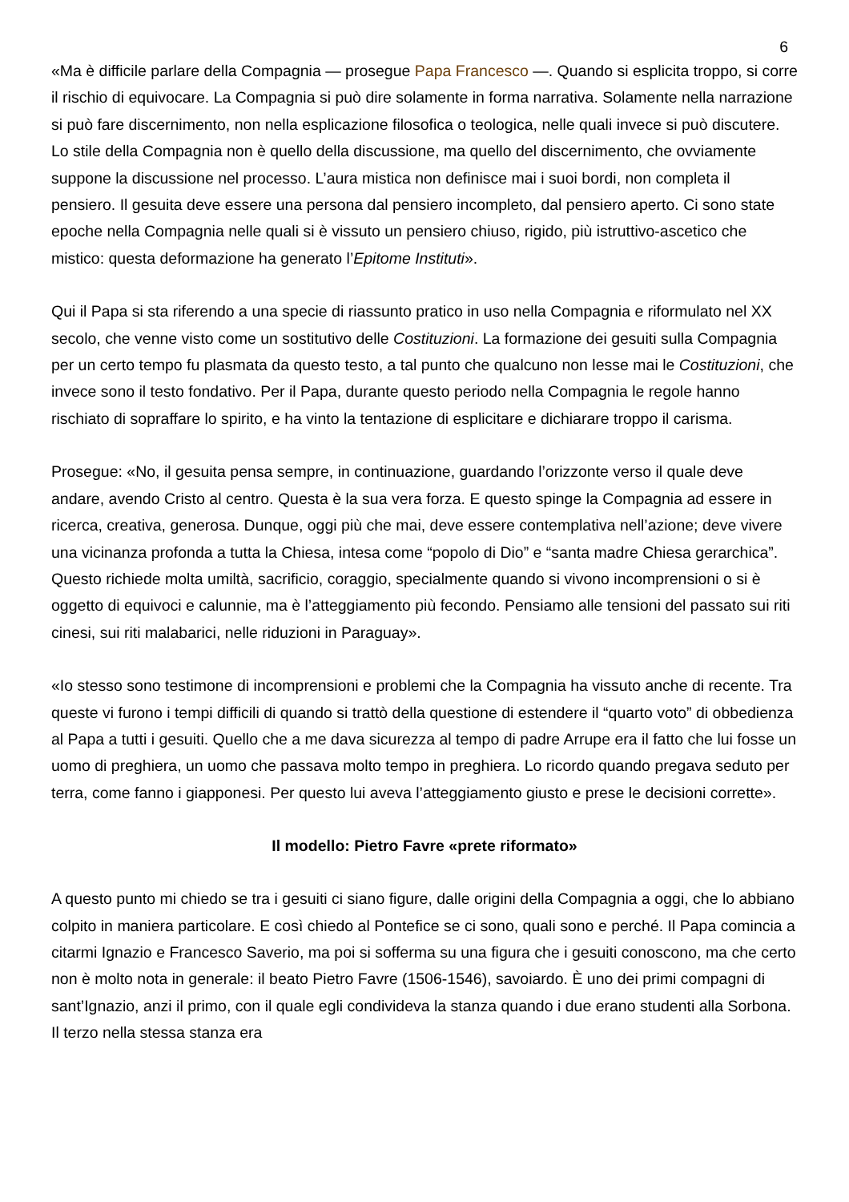6
«Ma è difficile parlare della Compagnia — prosegue Papa Francesco —. Quando si esplicita troppo, si corre il rischio di equivocare. La Compagnia si può dire solamente in forma narrativa. Solamente nella narrazione si può fare discernimento, non nella esplicazione filosofica o teologica, nelle quali invece si può discutere. Lo stile della Compagnia non è quello della discussione, ma quello del discernimento, che ovviamente suppone la discussione nel processo. L’aura mistica non definisce mai i suoi bordi, non completa il pensiero. Il gesuita deve essere una persona dal pensiero incompleto, dal pensiero aperto. Ci sono state epoche nella Compagnia nelle quali si è vissuto un pensiero chiuso, rigido, più istruttivo-ascetico che mistico: questa deformazione ha generato l’Epitome Instituti».
Qui il Papa si sta riferendo a una specie di riassunto pratico in uso nella Compagnia e riformulato nel XX secolo, che venne visto come un sostitutivo delle Costituzioni. La formazione dei gesuiti sulla Compagnia per un certo tempo fu plasmata da questo testo, a tal punto che qualcuno non lesse mai le Costituzioni, che invece sono il testo fondativo. Per il Papa, durante questo periodo nella Compagnia le regole hanno rischiato di sopraffare lo spirito, e ha vinto la tentazione di esplicitare e dichiarare troppo il carisma.
Prosegue: «No, il gesuita pensa sempre, in continuazione, guardando l’orizzonte verso il quale deve andare, avendo Cristo al centro. Questa è la sua vera forza. E questo spinge la Compagnia ad essere in ricerca, creativa, generosa. Dunque, oggi più che mai, deve essere contemplativa nell’azione; deve vivere una vicinanza profonda a tutta la Chiesa, intesa come “popolo di Dio” e “santa madre Chiesa gerarchica”. Questo richiede molta umiltà, sacrificio, coraggio, specialmente quando si vivono incomprensioni o si è oggetto di equivoci e calunnie, ma è l’atteggiamento più fecondo. Pensiamo alle tensioni del passato sui riti cinesi, sui riti malabarici, nelle riduzioni in Paraguay».
«Io stesso sono testimone di incomprensioni e problemi che la Compagnia ha vissuto anche di recente. Tra queste vi furono i tempi difficili di quando si trattò della questione di estendere il “quarto voto” di obbedienza al Papa a tutti i gesuiti. Quello che a me dava sicurezza al tempo di padre Arrupe era il fatto che lui fosse un uomo di preghiera, un uomo che passava molto tempo in preghiera. Lo ricordo quando pregava seduto per terra, come fanno i giapponesi. Per questo lui aveva l’atteggiamento giusto e prese le decisioni corrette».
Il modello: Pietro Favre «prete riformato»
A questo punto mi chiedo se tra i gesuiti ci siano figure, dalle origini della Compagnia a oggi, che lo abbiano colpito in maniera particolare. E così chiedo al Pontefice se ci sono, quali sono e perché. Il Papa comincia a citarmi Ignazio e Francesco Saverio, ma poi si sofferma su una figura che i gesuiti conoscono, ma che certo non è molto nota in generale: il beato Pietro Favre (1506-1546), savoiardo. È uno dei primi compagni di sant’Ignazio, anzi il primo, con il quale egli condivideva la stanza quando i due erano studenti alla Sorbona. Il terzo nella stessa stanza era